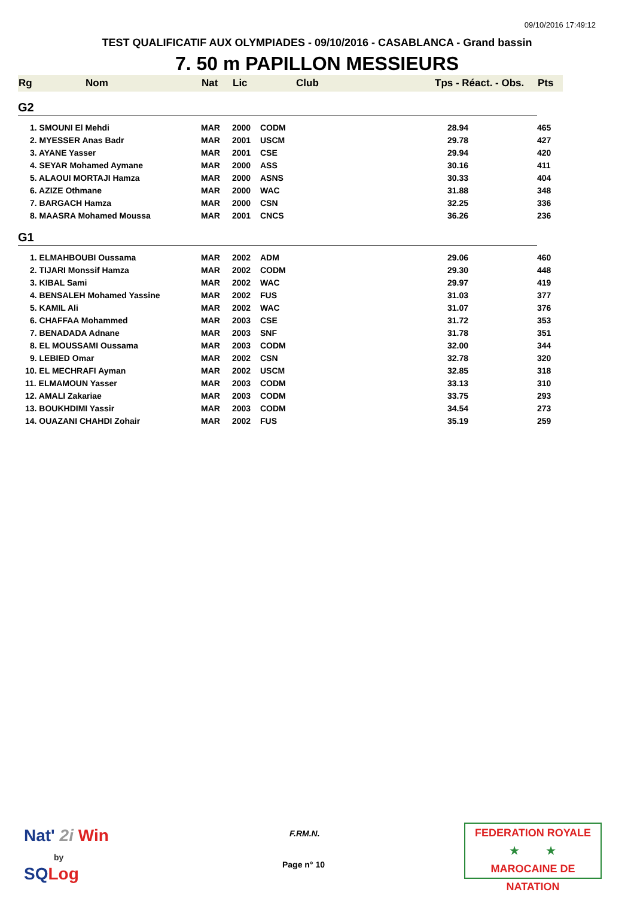09/10/2016 17:49:12
TEST QUALIFICATIF AUX OLYMPIADES - 09/10/2016 - CASABLANCA - Grand bassin
7. 50 m PAPILLON MESSIEURS
| Rg | Nom | Nat | Lic | Club | Tps - Réact. - Obs. | Pts |
| --- | --- | --- | --- | --- | --- | --- |
| G2 | | | | | | |
| 1. SMOUNI El Mehdi | | MAR | 2000 | CODM | 28.94 | 465 |
| 2. MYESSER Anas Badr | | MAR | 2001 | USCM | 29.78 | 427 |
| 3. AYANE Yasser | | MAR | 2001 | CSE | 29.94 | 420 |
| 4. SEYAR Mohamed Aymane | | MAR | 2000 | ASS | 30.16 | 411 |
| 5. ALAOUI MORTAJI Hamza | | MAR | 2000 | ASNS | 30.33 | 404 |
| 6. AZIZE Othmane | | MAR | 2000 | WAC | 31.88 | 348 |
| 7. BARGACH Hamza | | MAR | 2000 | CSN | 32.25 | 336 |
| 8. MAASRA Mohamed Moussa | | MAR | 2001 | CNCS | 36.26 | 236 |
| G1 | | | | | | |
| 1. ELMAHBOUBI Oussama | | MAR | 2002 | ADM | 29.06 | 460 |
| 2. TIJARI Monssif Hamza | | MAR | 2002 | CODM | 29.30 | 448 |
| 3. KIBAL Sami | | MAR | 2002 | WAC | 29.97 | 419 |
| 4. BENSALEH Mohamed Yassine | | MAR | 2002 | FUS | 31.03 | 377 |
| 5. KAMIL Ali | | MAR | 2002 | WAC | 31.07 | 376 |
| 6. CHAFFAA Mohammed | | MAR | 2003 | CSE | 31.72 | 353 |
| 7. BENADADA Adnane | | MAR | 2003 | SNF | 31.78 | 351 |
| 8. EL MOUSSAMI Oussama | | MAR | 2003 | CODM | 32.00 | 344 |
| 9. LEBIED Omar | | MAR | 2002 | CSN | 32.78 | 320 |
| 10. EL MECHRAFI Ayman | | MAR | 2002 | USCM | 32.85 | 318 |
| 11. ELMAMOUN Yasser | | MAR | 2003 | CODM | 33.13 | 310 |
| 12. AMALI Zakariae | | MAR | 2003 | CODM | 33.75 | 293 |
| 13. BOUKHDIMI Yassir | | MAR | 2003 | CODM | 34.54 | 273 |
| 14. OUAZANI CHAHDI Zohair | | MAR | 2002 | FUS | 35.19 | 259 |
Nat' 2i Win
by
SQ Log
F.RM.N.
Page n° 10
FEDERATION ROYALE
★ ★
MAROCAINE DE NATATION